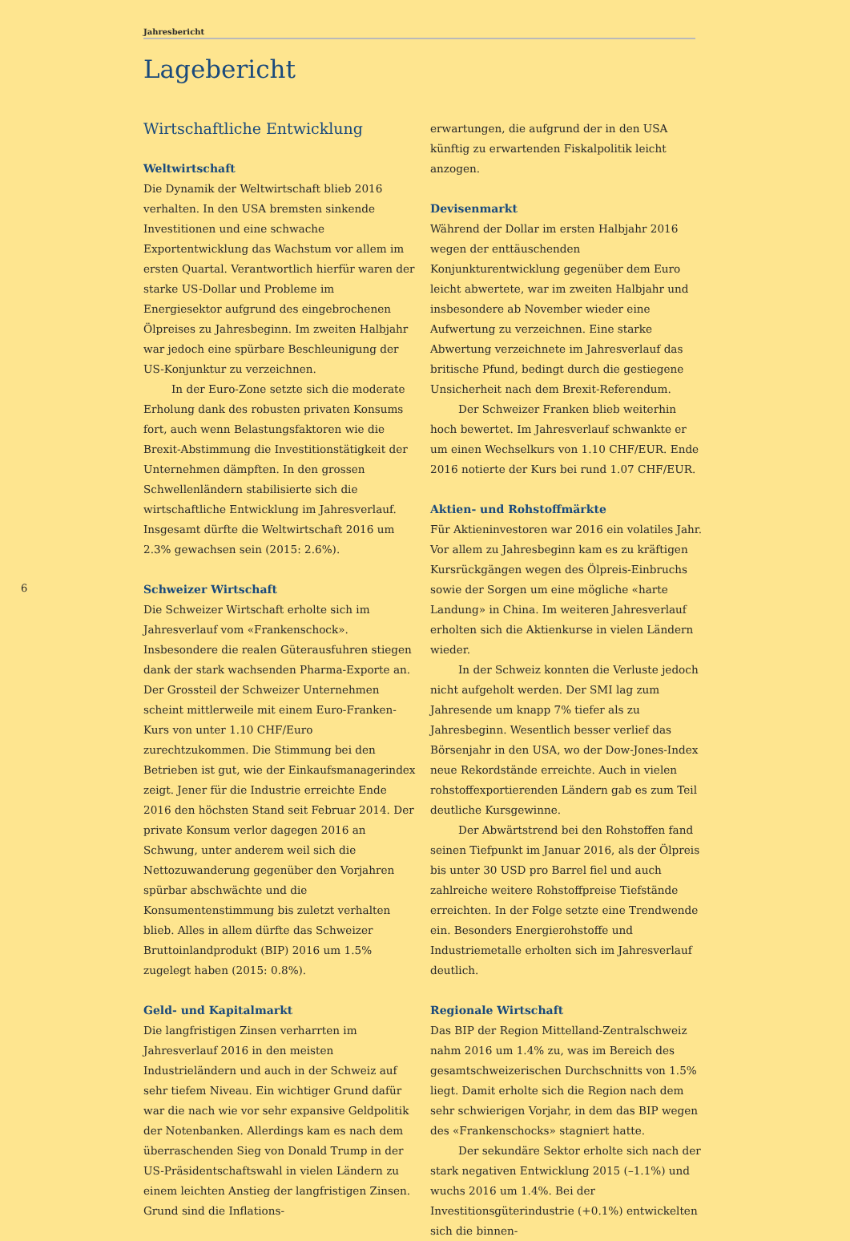Jahresbericht
Lagebericht
6
Wirtschaftliche Entwicklung
Weltwirtschaft
Die Dynamik der Weltwirtschaft blieb 2016 verhalten. In den USA bremsten sinkende Investitionen und eine schwache Exportentwicklung das Wachstum vor allem im ersten Quartal. Verantwortlich hierfür waren der starke US-Dollar und Probleme im Energiesektor aufgrund des eingebrochenen Ölpreises zu Jahresbeginn. Im zweiten Halbjahr war jedoch eine spürbare Beschleunigung der US-Konjunktur zu verzeichnen.
In der Euro-Zone setzte sich die moderate Erholung dank des robusten privaten Konsums fort, auch wenn Belastungsfaktoren wie die Brexit-Abstimmung die Investitionstätigkeit der Unternehmen dämpften. In den grossen Schwellenländern stabilisierte sich die wirtschaftliche Entwicklung im Jahresverlauf. Insgesamt dürfte die Weltwirtschaft 2016 um 2.3% gewachsen sein (2015: 2.6%).
Schweizer Wirtschaft
Die Schweizer Wirtschaft erholte sich im Jahresverlauf vom «Frankenschock». Insbesondere die realen Güterausfuhren stiegen dank der stark wachsenden Pharma-Exporte an. Der Grossteil der Schweizer Unternehmen scheint mittlerweile mit einem Euro-Franken-Kurs von unter 1.10 CHF/Euro zurechtzukommen. Die Stimmung bei den Betrieben ist gut, wie der Einkaufsmanagerindex zeigt. Jener für die Industrie erreichte Ende 2016 den höchsten Stand seit Februar 2014. Der private Konsum verlor dagegen 2016 an Schwung, unter anderem weil sich die Nettozuwanderung gegenüber den Vorjahren spürbar abschwächte und die Konsumentenstimmung bis zuletzt verhalten blieb. Alles in allem dürfte das Schweizer Bruttoinlandprodukt (BIP) 2016 um 1.5% zugelegt haben (2015: 0.8%).
Geld- und Kapitalmarkt
Die langfristigen Zinsen verharrten im Jahresverlauf 2016 in den meisten Industrieländern und auch in der Schweiz auf sehr tiefem Niveau. Ein wichtiger Grund dafür war die nach wie vor sehr expansive Geldpolitik der Notenbanken. Allerdings kam es nach dem überraschenden Sieg von Donald Trump in der US-Präsidentschaftswahl in vielen Ländern zu einem leichten Anstieg der langfristigen Zinsen. Grund sind die Inflations-
erwartungen, die aufgrund der in den USA künftig zu erwartenden Fiskalpolitik leicht anzogen.
Devisenmarkt
Während der Dollar im ersten Halbjahr 2016 wegen der enttäuschenden Konjunkturentwicklung gegenüber dem Euro leicht abwertete, war im zweiten Halbjahr und insbesondere ab November wieder eine Aufwertung zu verzeichnen. Eine starke Abwertung verzeichnete im Jahresverlauf das britische Pfund, bedingt durch die gestiegene Unsicherheit nach dem Brexit-Referendum.
Der Schweizer Franken blieb weiterhin hoch bewertet. Im Jahresverlauf schwankte er um einen Wechselkurs von 1.10 CHF/EUR. Ende 2016 notierte der Kurs bei rund 1.07 CHF/EUR.
Aktien- und Rohstoffmärkte
Für Aktieninvestoren war 2016 ein volatiles Jahr. Vor allem zu Jahresbeginn kam es zu kräftigen Kursrückgängen wegen des Ölpreis-Einbruchs sowie der Sorgen um eine mögliche «harte Landung» in China. Im weiteren Jahresverlauf erholten sich die Aktienkurse in vielen Ländern wieder.
In der Schweiz konnten die Verluste jedoch nicht aufgeholt werden. Der SMI lag zum Jahresende um knapp 7% tiefer als zu Jahresbeginn. Wesentlich besser verlief das Börsenjahr in den USA, wo der Dow-Jones-Index neue Rekordstände erreichte. Auch in vielen rohstoffexportierenden Ländern gab es zum Teil deutliche Kursgewinne.
Der Abwärtstrend bei den Rohstoffen fand seinen Tiefpunkt im Januar 2016, als der Ölpreis bis unter 30 USD pro Barrel fiel und auch zahlreiche weitere Rohstoffpreise Tiefstände erreichten. In der Folge setzte eine Trendwende ein. Besonders Energierohstoffe und Industriemetalle erholten sich im Jahresverlauf deutlich.
Regionale Wirtschaft
Das BIP der Region Mittelland-Zentralschweiz nahm 2016 um 1.4% zu, was im Bereich des gesamtschweizerischen Durchschnitts von 1.5% liegt. Damit erholte sich die Region nach dem sehr schwierigen Vorjahr, in dem das BIP wegen des «Frankenschocks» stagniert hatte.
Der sekundäre Sektor erholte sich nach der stark negativen Entwicklung 2015 (–1.1%) und wuchs 2016 um 1.4%. Bei der Investitionsgüterindustrie (+0.1%) entwickelten sich die binnen-